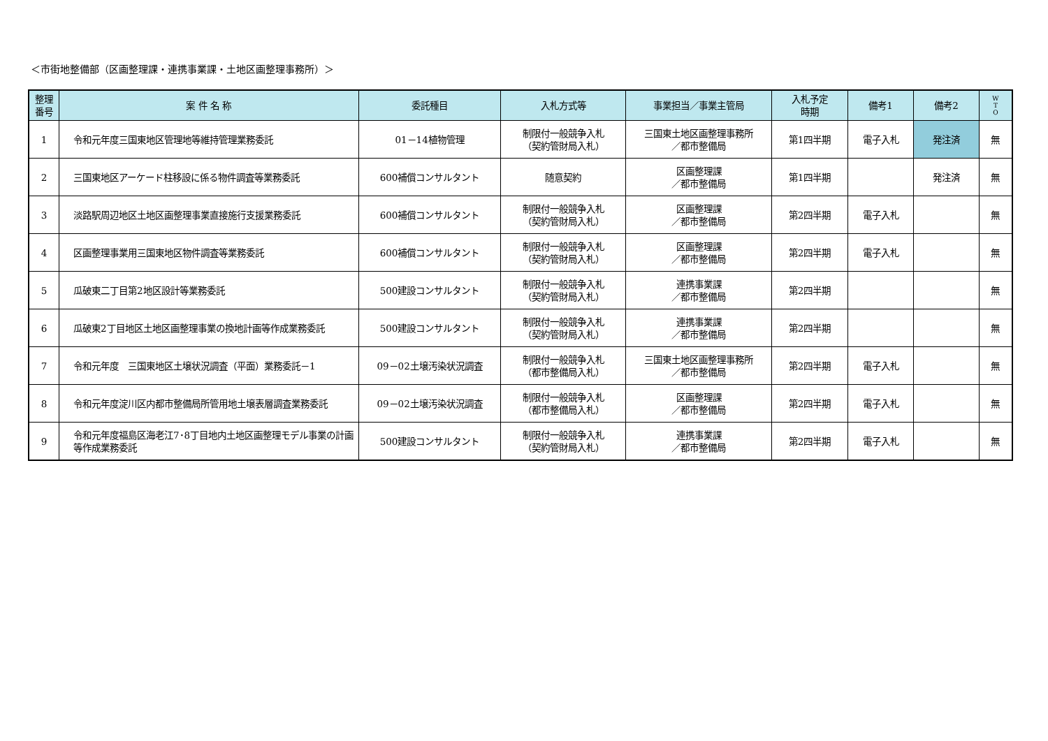＜市街地整備部（区画整理課・連携事業課・土地区画整理事務所）＞
| 整理 番号 | 案 件 名 称 | 委託種目 | 入札方式等 | 事業担当／事業主管局 | 入札予定 時期 | 備考1 | 備考2 | W T O |
| --- | --- | --- | --- | --- | --- | --- | --- | --- |
| 1 | 令和元年度三国東地区管理地等維持管理業務委託 | 01－14植物管理 | 制限付一般競争入札 （契約管財局入札） | 三国東土地区画整理事務所 ／都市整備局 | 第1四半期 | 電子入札 | 発注済 | 無 |
| 2 | 三国東地区アーケード柱移設に係る物件調査等業務委託 | 600補償コンサルタント | 随意契約 | 区画整理課 ／都市整備局 | 第1四半期 | | 発注済 | 無 |
| 3 | 淡路駅周辺地区土地区画整理事業直接施行支援業務委託 | 600補償コンサルタント | 制限付一般競争入札 （契約管財局入札） | 区画整理課 ／都市整備局 | 第2四半期 | 電子入札 | | 無 |
| 4 | 区画整理事業用三国東地区物件調査等業務委託 | 600補償コンサルタント | 制限付一般競争入札 （契約管財局入札） | 区画整理課 ／都市整備局 | 第2四半期 | 電子入札 | | 無 |
| 5 | 瓜破東二丁目第2地区設計等業務委託 | 500建設コンサルタント | 制限付一般競争入札 （契約管財局入札） | 連携事業課 ／都市整備局 | 第2四半期 | | | 無 |
| 6 | 瓜破東2丁目地区土地区画整理事業の換地計画等作成業務委託 | 500建設コンサルタント | 制限付一般競争入札 （契約管財局入札） | 連携事業課 ／都市整備局 | 第2四半期 | | | 無 |
| 7 | 令和元年度 三国東地区土壌状況調査（平面）業務委託－1 | 09－02土壌汚染状況調査 | 制限付一般競争入札 （都市整備局入札） | 三国東土地区画整理事務所 ／都市整備局 | 第2四半期 | 電子入札 | | 無 |
| 8 | 令和元年度淀川区内都市整備局所管用地土壌表層調査業務委託 | 09－02土壌汚染状況調査 | 制限付一般競争入札 （都市整備局入札） | 区画整理課 ／都市整備局 | 第2四半期 | 電子入札 | | 無 |
| 9 | 令和元年度福島区海老江7･8丁目地内土地区画整理モデル事業の計画等作成業務委託 | 500建設コンサルタント | 制限付一般競争入札 （契約管財局入札） | 連携事業課 ／都市整備局 | 第2四半期 | 電子入札 | | 無 |